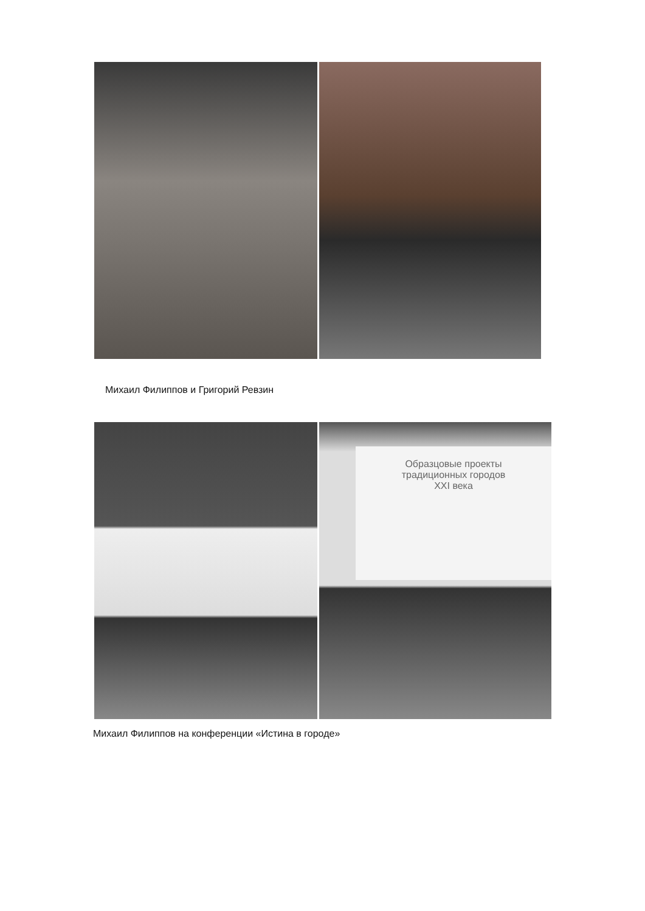Михаил Филиппов и Григорий Ревзин
Образцовые проекты
традиционных городов
XXI века
Михаил Филиппов на конференции «Истина в городе»